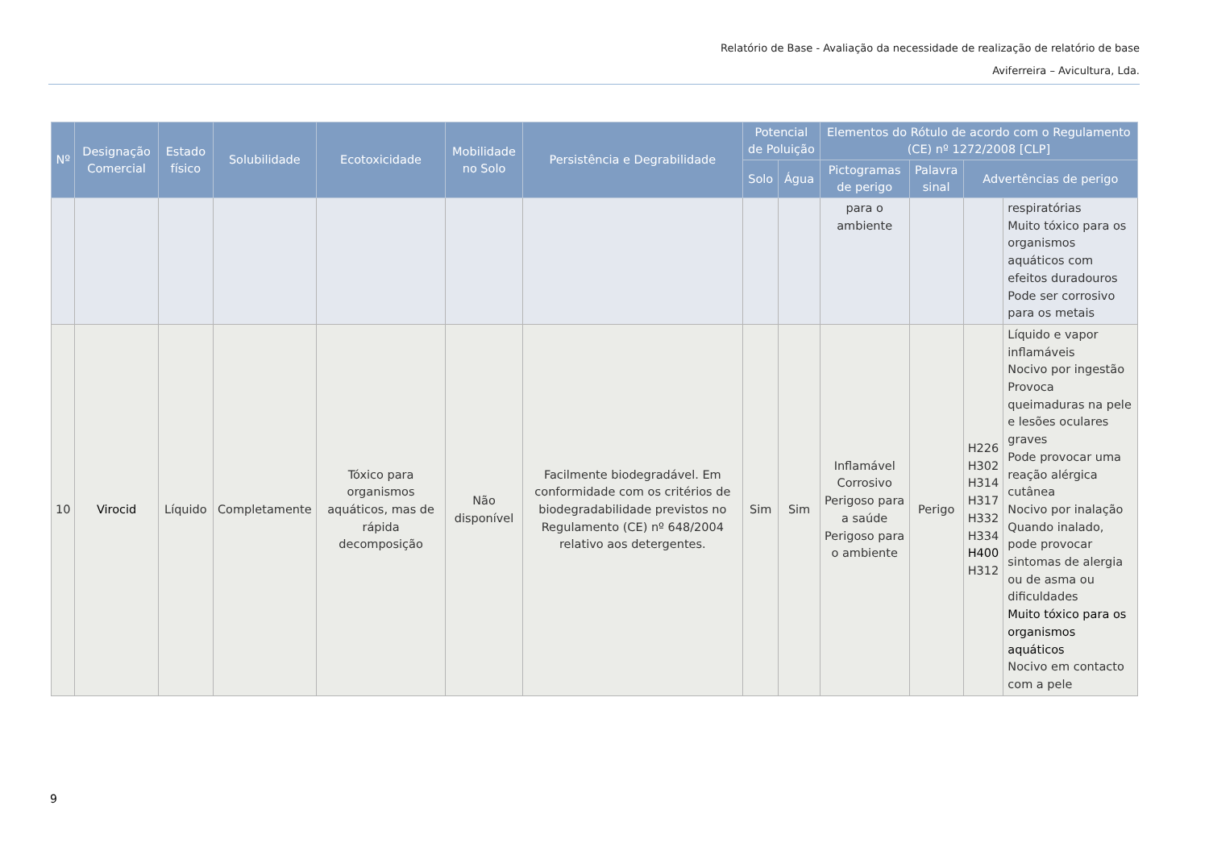Relatório de Base - Avaliação da necessidade de realização de relatório de base
Aviferreira – Avicultura, Lda.
| Nº | Designação Comercial | Estado físico | Solubilidade | Ecotoxicidade | Mobilidade no Solo | Persistência e Degrabilidade | Potencial de Poluição | | Elementos do Rótulo de acordo com o Regulamento (CE) nº 1272/2008 [CLP] | | | |
| --- | --- | --- | --- | --- | --- | --- | --- | --- | --- | --- | --- | --- |
| | | | | | | | Solo | Água | Pictogramas de perigo | Palavra sinal | Advertências de perigo | |
| | | | | | | | | | para o ambiente | | | respiratórias Muito tóxico para os organismos aquáticos com efeitos duradouros Pode ser corrosivo para os metais |
| 10 | Virocid | Líquido | Completamente | Tóxico para organismos aquáticos, mas de rápida decomposição | Não disponível | Facilmente biodegradável. Em conformidade com os critérios de biodegradabilidade previstos no Regulamento (CE) nº 648/2004 relativo aos detergentes. | Sim | Sim | Inflamável Corrosivo Perigoso para a saúde Perigoso para o ambiente | Perigo | H226 H302 H314 H317 H332 H334 H400 H312 | Líquido e vapor inflamáveis Nocivo por ingestão Provoca queimaduras na pele e lesões oculares graves Pode provocar uma reação alérgica cutânea Nocivo por inalação Quando inalado, pode provocar sintomas de alergia ou de asma ou dificuldades Muito tóxico para os organismos aquáticos Nocivo em contacto com a pele |
9